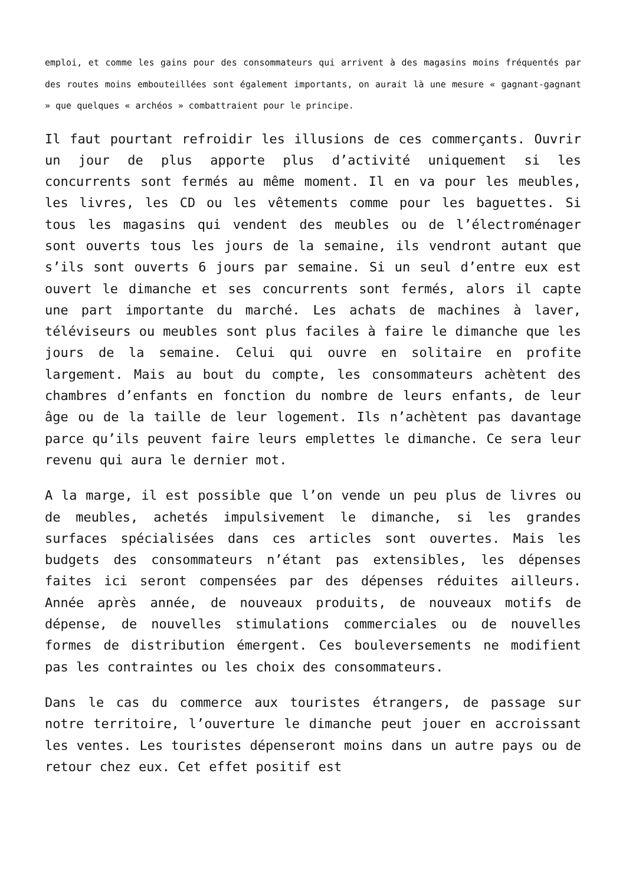emploi, et comme les gains pour des consommateurs qui arrivent à des magasins moins fréquentés par des routes moins embouteillées sont également importants, on aurait là une mesure « gagnant-gagnant » que quelques « archéos » combattraient pour le principe.
Il faut pourtant refroidir les illusions de ces commerçants. Ouvrir un jour de plus apporte plus d’activité uniquement si les concurrents sont fermés au même moment. Il en va pour les meubles, les livres, les CD ou les vêtements comme pour les baguettes. Si tous les magasins qui vendent des meubles ou de l’électroménager sont ouverts tous les jours de la semaine, ils vendront autant que s’ils sont ouverts 6 jours par semaine. Si un seul d’entre eux est ouvert le dimanche et ses concurrents sont fermés, alors il capte une part importante du marché. Les achats de machines à laver, téléviseurs ou meubles sont plus faciles à faire le dimanche que les jours de la semaine. Celui qui ouvre en solitaire en profite largement. Mais au bout du compte, les consommateurs achètent des chambres d’enfants en fonction du nombre de leurs enfants, de leur âge ou de la taille de leur logement. Ils n’achètent pas davantage parce qu’ils peuvent faire leurs emplettes le dimanche. Ce sera leur revenu qui aura le dernier mot.
A la marge, il est possible que l’on vende un peu plus de livres ou de meubles, achetés impulsivement le dimanche, si les grandes surfaces spécialisées dans ces articles sont ouvertes. Mais les budgets des consommateurs n’étant pas extensibles, les dépenses faites ici seront compensées par des dépenses réduites ailleurs. Année après année, de nouveaux produits, de nouveaux motifs de dépense, de nouvelles stimulations commerciales ou de nouvelles formes de distribution émergent. Ces bouleversements ne modifient pas les contraintes ou les choix des consommateurs.
Dans le cas du commerce aux touristes étrangers, de passage sur notre territoire, l’ouverture le dimanche peut jouer en accroissant les ventes. Les touristes dépenseront moins dans un autre pays ou de retour chez eux. Cet effet positif est